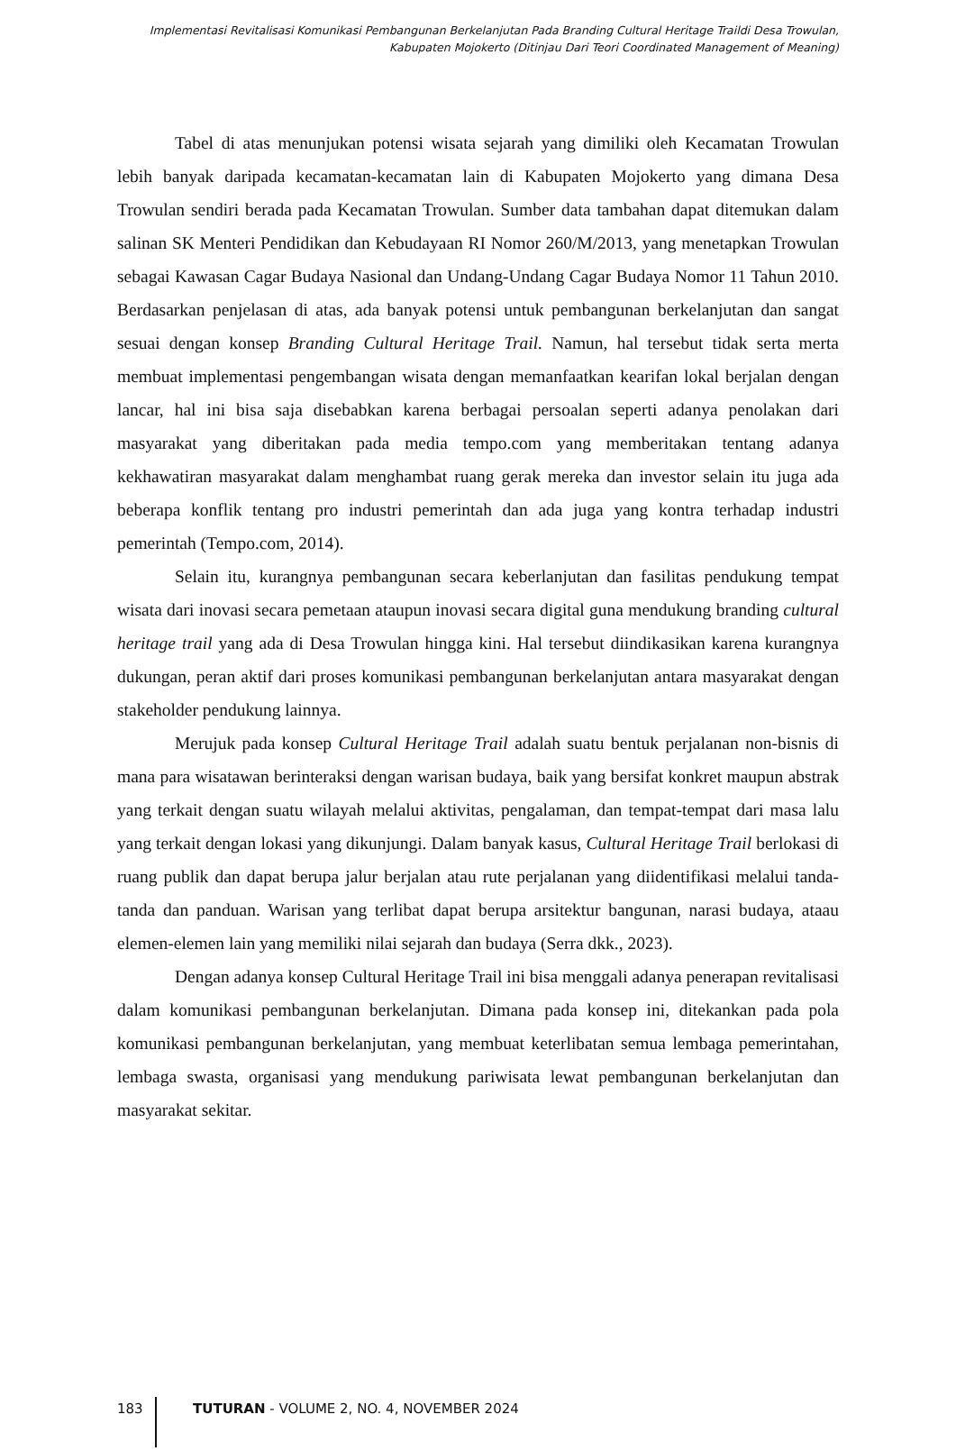Implementasi Revitalisasi Komunikasi Pembangunan Berkelanjutan Pada Branding Cultural Heritage Traildi Desa Trowulan,
Kabupaten Mojokerto (Ditinjau Dari Teori Coordinated Management of Meaning)
Tabel di atas menunjukan potensi wisata sejarah yang dimiliki oleh Kecamatan Trowulan lebih banyak daripada kecamatan-kecamatan lain di Kabupaten Mojokerto yang dimana Desa Trowulan sendiri berada pada Kecamatan Trowulan. Sumber data tambahan dapat ditemukan dalam salinan SK Menteri Pendidikan dan Kebudayaan RI Nomor 260/M/2013, yang menetapkan Trowulan sebagai Kawasan Cagar Budaya Nasional dan Undang-Undang Cagar Budaya Nomor 11 Tahun 2010. Berdasarkan penjelasan di atas, ada banyak potensi untuk pembangunan berkelanjutan dan sangat sesuai dengan konsep Branding Cultural Heritage Trail. Namun, hal tersebut tidak serta merta membuat implementasi pengembangan wisata dengan memanfaatkan kearifan lokal berjalan dengan lancar, hal ini bisa saja disebabkan karena berbagai persoalan seperti adanya penolakan dari masyarakat yang diberitakan pada media tempo.com yang memberitakan tentang adanya kekhawatiran masyarakat dalam menghambat ruang gerak mereka dan investor selain itu juga ada beberapa konflik tentang pro industri pemerintah dan ada juga yang kontra terhadap industri pemerintah (Tempo.com, 2014).
Selain itu, kurangnya pembangunan secara keberlanjutan dan fasilitas pendukung tempat wisata dari inovasi secara pemetaan ataupun inovasi secara digital guna mendukung branding cultural heritage trail yang ada di Desa Trowulan hingga kini. Hal tersebut diindikasikan karena kurangnya dukungan, peran aktif dari proses komunikasi pembangunan berkelanjutan antara masyarakat dengan stakeholder pendukung lainnya.
Merujuk pada konsep Cultural Heritage Trail adalah suatu bentuk perjalanan non-bisnis di mana para wisatawan berinteraksi dengan warisan budaya, baik yang bersifat konkret maupun abstrak yang terkait dengan suatu wilayah melalui aktivitas, pengalaman, dan tempat-tempat dari masa lalu yang terkait dengan lokasi yang dikunjungi. Dalam banyak kasus, Cultural Heritage Trail berlokasi di ruang publik dan dapat berupa jalur berjalan atau rute perjalanan yang diidentifikasi melalui tanda-tanda dan panduan. Warisan yang terlibat dapat berupa arsitektur bangunan, narasi budaya, ataau elemen-elemen lain yang memiliki nilai sejarah dan budaya (Serra dkk., 2023).
Dengan adanya konsep Cultural Heritage Trail ini bisa menggali adanya penerapan revitalisasi dalam komunikasi pembangunan berkelanjutan. Dimana pada konsep ini, ditekankan pada pola komunikasi pembangunan berkelanjutan, yang membuat keterlibatan semua lembaga pemerintahan, lembaga swasta, organisasi yang mendukung pariwisata lewat pembangunan berkelanjutan dan masyarakat sekitar.
183 TUTURAN - VOLUME 2, NO. 4, NOVEMBER 2024